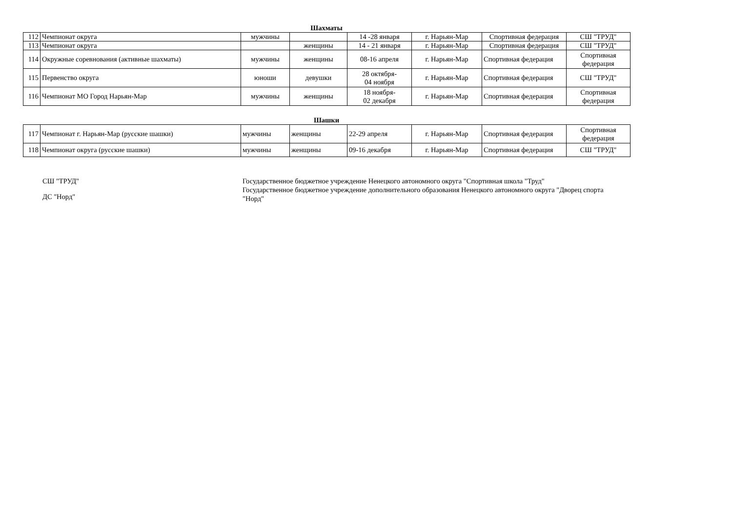Шахматы
| 112 | Чемпионат округа | мужчины | | 14 -28 января | г. Нарьян-Мар | Спортивная федерация | СШ "ТРУД" |
| 113 | Чемпионат округа | | женщины | 14 - 21 января | г. Нарьян-Мар | Спортивная федерация | СШ "ТРУД" |
| 114 | Окружные соревнования (активные шахматы) | мужчины | женщины | 08-16 апреля | г. Нарьян-Мар | Спортивная федерация | Спортивная федерация |
| 115 | Первенство округа | юноши | девушки | 28 октября- 04 ноября | г. Нарьян-Мар | Спортивная федерация | СШ "ТРУД" |
| 116 | Чемпионат МО Город Нарьян-Мар | мужчины | женщины | 18 ноября- 02 декабря | г. Нарьян-Мар | Спортивная федерация | Спортивная федерация |
Шашки
| 117 | Чемпионат г. Нарьян-Мар (русские шашки) | мужчины | женщины | 22-29 апреля | г. Нарьян-Мар | Спортивная федерация | Спортивная федерация |
| 118 | Чемпионат округа (русские шашки) | мужчины | женщины | 09-16 декабря | г. Нарьян-Мар | Спортивная федерация | СШ "ТРУД" |
СШ "ТРУД"
ДС "Норд"
Государственное бюджетное учреждение Ненецкого автономного округа "Спортивная школа "Труд"
Государственное бюджетное учреждение дополнительного образования Ненецкого автономного округа "Дворец спорта "Норд"